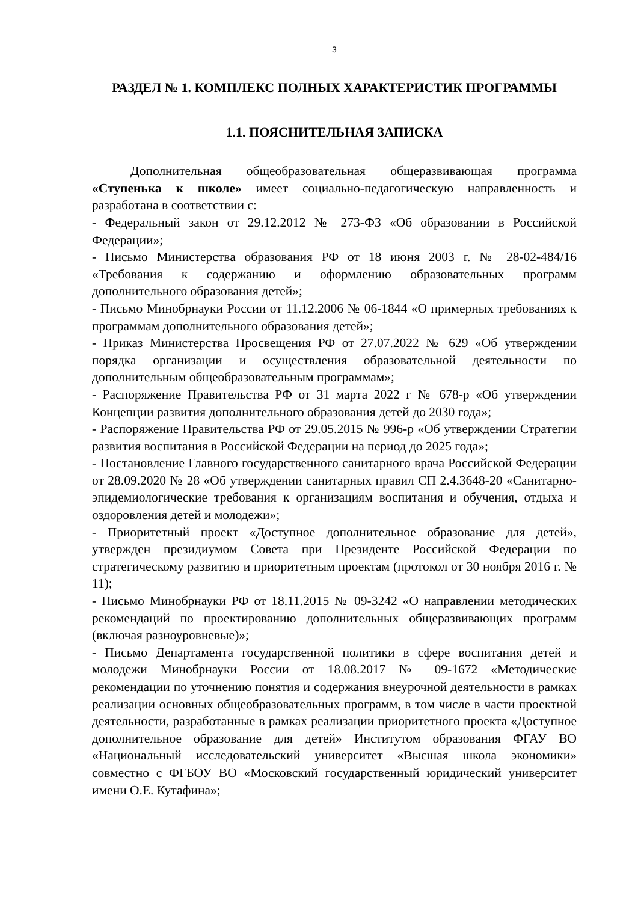3
РАЗДЕЛ № 1. КОМПЛЕКС ПОЛНЫХ ХАРАКТЕРИСТИК ПРОГРАММЫ
1.1. ПОЯСНИТЕЛЬНАЯ ЗАПИСКА
Дополнительная общеобразовательная общеразвивающая программа «Ступенька к школе» имеет социально-педагогическую направленность и разработана в соответствии с:
- Федеральный закон от 29.12.2012 № 273-ФЗ «Об образовании в Российской Федерации»;
- Письмо Министерства образования РФ от 18 июня 2003 г. № 28-02-484/16 «Требования к содержанию и оформлению образовательных программ дополнительного образования детей»;
- Письмо Минобрнауки России от 11.12.2006 № 06-1844 «О примерных требованиях к программам дополнительного образования детей»;
- Приказ Министерства Просвещения РФ от 27.07.2022 № 629 «Об утверждении порядка организации и осуществления образовательной деятельности по дополнительным общеобразовательным программам»;
- Распоряжение Правительства РФ от 31 марта 2022 г № 678-р «Об утверждении Концепции развития дополнительного образования детей до 2030 года»;
- Распоряжение Правительства РФ от 29.05.2015 № 996-р «Об утверждении Стратегии развития воспитания в Российской Федерации на период до 2025 года»;
- Постановление Главного государственного санитарного врача Российской Федерации от 28.09.2020 № 28 «Об утверждении санитарных правил СП 2.4.3648-20 «Санитарно- эпидемиологические требования к организациям воспитания и обучения, отдыха и оздоровления детей и молодежи»;
- Приоритетный проект «Доступное дополнительное образование для детей», утвержден президиумом Совета при Президенте Российской Федерации по стратегическому развитию и приоритетным проектам (протокол от 30 ноября 2016 г. № 11);
- Письмо Минобрнауки РФ от 18.11.2015 № 09-3242 «О направлении методических рекомендаций по проектированию дополнительных общеразвивающих программ (включая разноуровневые)»;
- Письмо Департамента государственной политики в сфере воспитания детей и молодежи Минобрнауки России от 18.08.2017 № 09-1672 «Методические рекомендации по уточнению понятия и содержания внеурочной деятельности в рамках реализации основных общеобразовательных программ, в том числе в части проектной деятельности, разработанные в рамках реализации приоритетного проекта «Доступное дополнительное образование для детей» Институтом образования ФГАУ ВО «Национальный исследовательский университет «Высшая школа экономики» совместно с ФГБОУ ВО «Московский государственный юридический университет имени О.Е. Кутафина»;